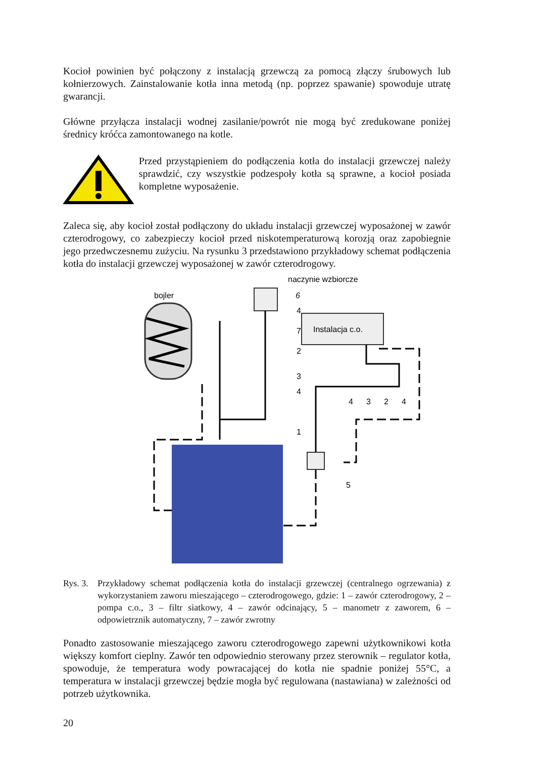Kocioł powinien być połączony z instalacją grzewczą za pomocą złączy śrubowych lub kołnierzowych. Zainstalowanie kotła inna metodą (np. poprzez spawanie) spowoduje utratę gwarancji.
Główne przyłącza instalacji wodnej zasilanie/powrót nie mogą być zredukowane poniżej średnicy króćca zamontowanego na kotle.
Przed przystąpieniem do podłączenia kotła do instalacji grzewczej należy sprawdzić, czy wszystkie podzespoły kotła są sprawne, a kocioł posiada kompletne wyposażenie.
Zaleca się, aby kocioł został podłączony do układu instalacji grzewczej wyposażonej w zawór czterodrogowy, co zabezpieczy kocioł przed niskotemperaturową korozją oraz zapobiegnie jego przedwczesnemu zużyciu. Na rysunku 3 przedstawiono przykładowy schemat podłączenia kotła do instalacji grzewczej wyposażonej w zawór czterodrogowy.
bojler
naczynie wzbiorcze
Instalacja c.o.
6
4
7
2
3
4
4
3
2
4
1
5
Rys. 3.
Przykładowy schemat podłączenia kotła do instalacji grzewczej (centralnego ogrzewania) z wykorzystaniem zaworu mieszającego – czterodrogowego, gdzie: 1 – zawór czterodrogowy, 2 – pompa c.o., 3 – filtr siatkowy, 4 – zawór odcinający, 5 – manometr z zaworem, 6 – odpowietrznik automatyczny, 7 – zawór zwrotny
Ponadto zastosowanie mieszającego zaworu czterodrogowego zapewni użytkownikowi kotła większy komfort cieplny. Zawór ten odpowiednio sterowany przez sterownik – regulator kotła, spowoduje, że temperatura wody powracającej do kotła nie spadnie poniżej 55°C, a temperatura w instalacji grzewczej będzie mogła być regulowana (nastawiana) w zależności od potrzeb użytkownika.
20